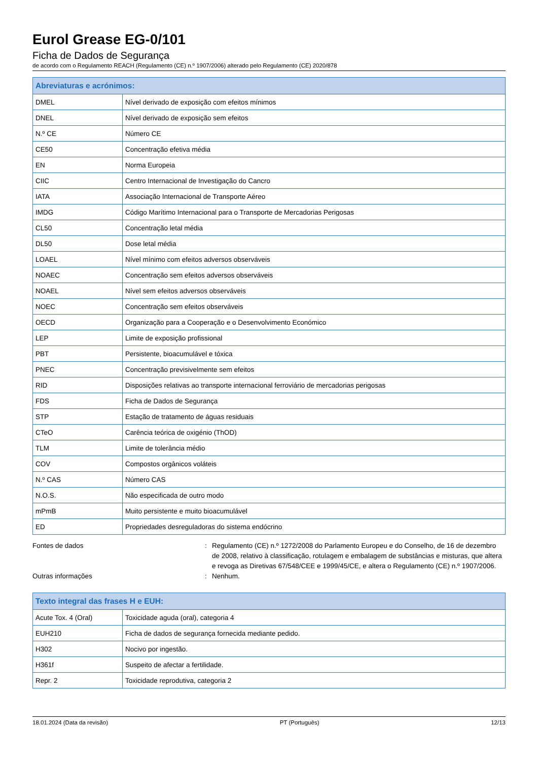Eurol Grease EG-0/101
Ficha de Dados de Segurança
de acordo com o Regulamento REACH (Regulamento (CE) n.º 1907/2006) alterado pelo Regulamento (CE) 2020/878
| Abreviaturas e acrónimos: | |
| --- | --- |
| DMEL | Nível derivado de exposição com efeitos mínimos |
| DNEL | Nível derivado de exposição sem efeitos |
| N.º CE | Número CE |
| CE50 | Concentração efetiva média |
| EN | Norma Europeia |
| CIIC | Centro Internacional de Investigação do Cancro |
| IATA | Associação Internacional de Transporte Aéreo |
| IMDG | Código Marítimo Internacional para o Transporte de Mercadorias Perigosas |
| CL50 | Concentração letal média |
| DL50 | Dose letal média |
| LOAEL | Nível mínimo com efeitos adversos observáveis |
| NOAEC | Concentração sem efeitos adversos observáveis |
| NOAEL | Nível sem efeitos adversos observáveis |
| NOEC | Concentração sem efeitos observáveis |
| OECD | Organização para a Cooperação e o Desenvolvimento Económico |
| LEP | Limite de exposição profissional |
| PBT | Persistente, bioacumulável e tóxica |
| PNEC | Concentração previsivelmente sem efeitos |
| RID | Disposições relativas ao transporte internacional ferroviário de mercadorias perigosas |
| FDS | Ficha de Dados de Segurança |
| STP | Estação de tratamento de águas residuais |
| CTeO | Carência teórica de oxigénio (ThOD) |
| TLM | Limite de tolerância médio |
| COV | Compostos orgânicos voláteis |
| N.º CAS | Número CAS |
| N.O.S. | Não especificada de outro modo |
| mPmB | Muito persistente e muito bioacumulável |
| ED | Propriedades desreguladoras do sistema endócrino |
Fontes de dados : Regulamento (CE) n.º 1272/2008 do Parlamento Europeu e do Conselho, de 16 de dezembro de 2008, relativo à classificação, rotulagem e embalagem de substâncias e misturas, que altera e revoga as Diretivas 67/548/CEE e 1999/45/CE, e altera o Regulamento (CE) n.º 1907/2006.
Outras informações : Nenhum.
| Texto integral das frases H e EUH: | |
| --- | --- |
| Acute Tox. 4 (Oral) | Toxicidade aguda (oral), categoria 4 |
| EUH210 | Ficha de dados de segurança fornecida mediante pedido. |
| H302 | Nocivo por ingestão. |
| H361f | Suspeito de afectar a fertilidade. |
| Repr. 2 | Toxicidade reprodutiva, categoria 2 |
18.01.2024 (Data da revisão) PT (Português) 12/13